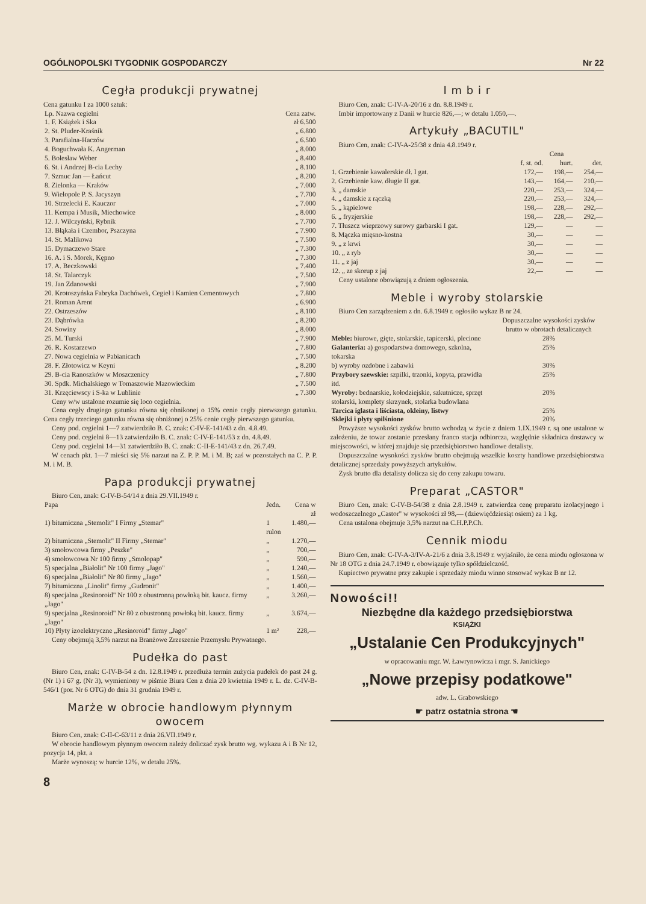OGÓLNOPOLSKI TYGODNIK GOSPODARCZY Nr 22
Cegła produkcji prywatnej
Cena gatunku I za 1000 sztuk:
| Lp. Nazwa cegielni | Cena zatw. |
| --- | --- |
| 1. F. Książek i Ska | zł 6.500 |
| 2. St. Pluder-Kraśnik | „ 6.800 |
| 3. Parafialna-Haczów | „ 6.500 |
| 4. Boguchwała K. Angerman | „ 8.000 |
| 5. Bolesław Weber | „ 8.400 |
| 6. St. i Andrzej B-cia Lechy | „ 8.100 |
| 7. Szmuc Jan — Łańcut | „ 8.200 |
| 8. Zielonka — Kraków | „ 7.000 |
| 9. Wielopole P. S. Jacyszyn | „ 7.700 |
| 10. Strzelecki E. Kauczor | „ 7.000 |
| 11. Kempa i Musik, Miechowice | „ 8.000 |
| 12. J. Wilczyński, Rybnik | „ 7.700 |
| 13. Błąkała i Czembor, Pszczyna | „ 7.900 |
| 14. St. Malikowa | „ 7.500 |
| 15. Dymaczewo Stare | „ 7.300 |
| 16. A. i S. Morek, Kępno | „ 7.300 |
| 17. A. Beczkowski | „ 7.400 |
| 18. St. Talarczyk | „ 7.500 |
| 19. Jan Zdanowski | „ 7.900 |
| 20. Krotoszyńska Fabryka Dachówek, Cegieł i Kamien Cementowych | „ 7.800 |
| 21. Roman Arent | „ 6.900 |
| 22. Ostrzeszów | „ 8.100 |
| 23. Dąbrówka | „ 8.200 |
| 24. Sowiny | „ 8.000 |
| 25. M. Turski | „ 7.900 |
| 26. R. Kostarzewo | „ 7.800 |
| 27. Nowa cegielnia w Pabianicach | „ 7.500 |
| 28. F. Złotowicz w Keyni | „ 8.200 |
| 29. B-cia Ranoszków w Moszczenicy | „ 7.800 |
| 30. Spdk. Michalskiego w Tomaszowie Mazowieckim | „ 7.500 |
| 31. Krzęciewscy i S-ka w Lublinie | „ 7.300 |
Ceny w/w ustalone rozumie się loco cegielnia.
Cena cegły drugiego gatunku równa się obnikonej o 15% cenie cegły pierwszego gatunku. Cena cegły trzeciego gatunku równa się obniżonej o 25% cenie cegły pierwszego gatunku.
Ceny pod. cegielni 1—7 zatwierdziło B. C. znak: C-IV-E-141/43 z dn. 4.8.49.
Ceny pod. cegielni 8—13 zatwierdziło B. C. znak: C-IV-E-141/53 z dn. 4.8.49.
Ceny pod. cegielni 14—31 zatwierdziło B. C. znak: C-II-E-141/43 z dn. 26.7.49.
W cenach pkt. 1—7 mieści się 5% narzut na Z. P. P. M. i M. B; zaś w pozostałych na C. P. P. M. i M. B.
Papa produkcji prywatnej
Biuro Cen, znak: C-IV-B-54/14 z dnia 29.VII.1949 r.
| Papa | Jedn. | Cena w zł |
| --- | --- | --- |
| 1) bitumiczna „Stemolit" I Firmy „Stemar" | 1 rulon | 1.480,— |
| 2) bitumiczna „Stemolit" II Firmy „Stemar" | „ | 1.270,— |
| 3) smołowcowa firmy „Peszke" | „ | 700,— |
| 4) smołowcowa Nr 100 firmy „Smolopap" | „ | 590,— |
| 5) specjalna „Białolit" Nr 100 firmy „Jago" | „ | 1.240,— |
| 6) specjalna „Białolit" Nr 80 firmy „Jago" | „ | 1.560,— |
| 7) bitumiczna „Linolit" firmy „Gudronit" | „ | 1.400,— |
| 8) specjalna „Resinoroid" Nr 100 z obustronną powłoką bit. kaucz. firmy „Jago" | „ | 3.260,— |
| 9) specjalna „Resinoroid" Nr 80 z obustronną powłoką bit. kaucz. firmy „Jago" | „ | 3.674,— |
| 10) Płyty izoelektryczne „Resinoroid" firmy „Jago" | 1 m² | 228,— |
Ceny obejmują 3,5% narzut na Branżowe Zrzeszenie Przemysłu Prywatnego.
Pudełka do past
Biuro Cen, znak: C-IV-B-54 z dn. 12.8.1949 r. przedłuża termin zużycia pudełek do past 24 g. (Nr 1) i 67 g. (Nr 3), wymieniony w piśmie Biura Cen z dnia 20 kwietnia 1949 r. L. dz. C-IV-B-546/1 (por. Nr 6 OTG) do dnia 31 grudnia 1949 r.
Marże w obrocie handlowym płynnym owocem
Biuro Cen, znak: C-II-C-63/11 z dnia 26.VII.1949 r.
W obrocie handlowym płynnym owocem należy doliczać zysk brutto wg. wykazu A i B Nr 12, pozycja 14, pkt. a
Marże wynoszą: w hurcie 12%, w detalu 25%.
8
I m b i r
Biuro Cen, znak: C-IV-A-20/16 z dn. 8.8.1949 r.
Imbir importowany z Danii w hurcie 826,—; w detalu 1.050,—.
Artykuły „BACUTIL"
Biuro Cen, znak: C-IV-A-25/38 z dnia 4.8.1949 r.
| | Cena | | |
| --- | --- | --- | --- |
| | f. st. od. | hurt. | det. |
| 1. Grzebienie kawalerskie dł. I gat. | 172,— | 198,— | 254,— |
| 2. Grzebienie kaw. długie II gat. | 143,— | 164,— | 210,— |
| 3. „ damskie | 220,— | 253,— | 324,— |
| 4. „ damskie z rączką | 220,— | 253,— | 324,— |
| 5. „ kąpielowe | 198,— | 228,— | 292,— |
| 6. „ fryzjerskie | 198,— | 228,— | 292,— |
| 7. Tłuszcz wieprzowy surowy garbarski I gat. | 129,— | — | — |
| 8. Mączka mięsno-kostna | 30,— | — | — |
| 9. „ z krwi | 30,— | — | — |
| 10. „ z ryb | 30,— | — | — |
| 11. „ z jaj | 30,— | — | — |
| 12. „ ze skorup z jaj | 22,— | — | — |
Ceny ustalone obowiązują z dniem ogłoszenia.
Meble i wyroby stolarskie
Biuro Cen zarządzeniem z dn. 6.8.1949 r. ogłosiło wykaz B nr 24.
| | Dopuszczalne wysokości zysków brutto w obrotach detalicznych |
| --- | --- |
| Meble: biurowe, gięte, stolarskie, tapicerski, plecione | 28% |
| Galanteria: a) gospodarstwa domowego, szkolna, tokarska | 25% |
| b) wyroby ozdobne i zabawki | 30% |
| Przybory szewskie: szpilki, trzonki, kopyta, prawidła itd. | 25% |
| Wyroby: bednarskie, kołodziejskie, szkutnicze, sprzęt stolarski, komplety skrzynek, stolarka budowlana | 20% |
| Tarcica iglasta i liściasta, okleiny, listwy | 25% |
| Sklejki i płyty spilśnione | 20% |
Powyższe wysokości zysków brutto wchodzą w życie z dniem 1.IX.1949 r. są one ustalone w założeniu, że towar zostanie przesłany franco stacja odbiorcza, względnie składnica dostawcy w miejscowości, w której znajduje się przedsiębiorstwo handlowe detalisty.
Dopuszczalne wysokości zysków brutto obejmują wszelkie koszty handlowe przedsiębiorstwa detalicznej sprzedaży powyższych artykułów.
Zysk brutto dla detalisty dolicza się do ceny zakupu towaru.
Preparat „CASTOR"
Biuro Cen, znak: C-IV-B-54/38 z dnia 2.8.1949 r. zatwierdza cenę preparatu izolacyjnego i wodoszczelnego „Castor" w wysokości zł 98,— (dziewięćdziesiąt osiem) za 1 kg.
Cena ustalona obejmuje 3,5% narzut na C.H.P.P.Ch.
Cennik miodu
Biuro Cen, znak: C-IV-A-3/IV-A-21/6 z dnia 3.8.1949 r. wyjaśniło, że cena miodu ogłoszona w Nr 18 OTG z dnia 24.7.1949 r. obowiązuje tylko spółdzielczość.
Kupiectwo prywatne przy zakupie i sprzedaży miodu winno stosować wykaz B nr 12.
Nowości!!
Niezbędne dla każdego przedsiębiorstwa
KSIĄŻKI
„Ustalanie Cen Produkcyjnych"
w opracowaniu mgr. W. Ławrynowicza i mgr. S. Janickiego
„Nowe przepisy podatkowe"
adw. L. Grabowskiego
☛ patrz ostatnia strona ☚